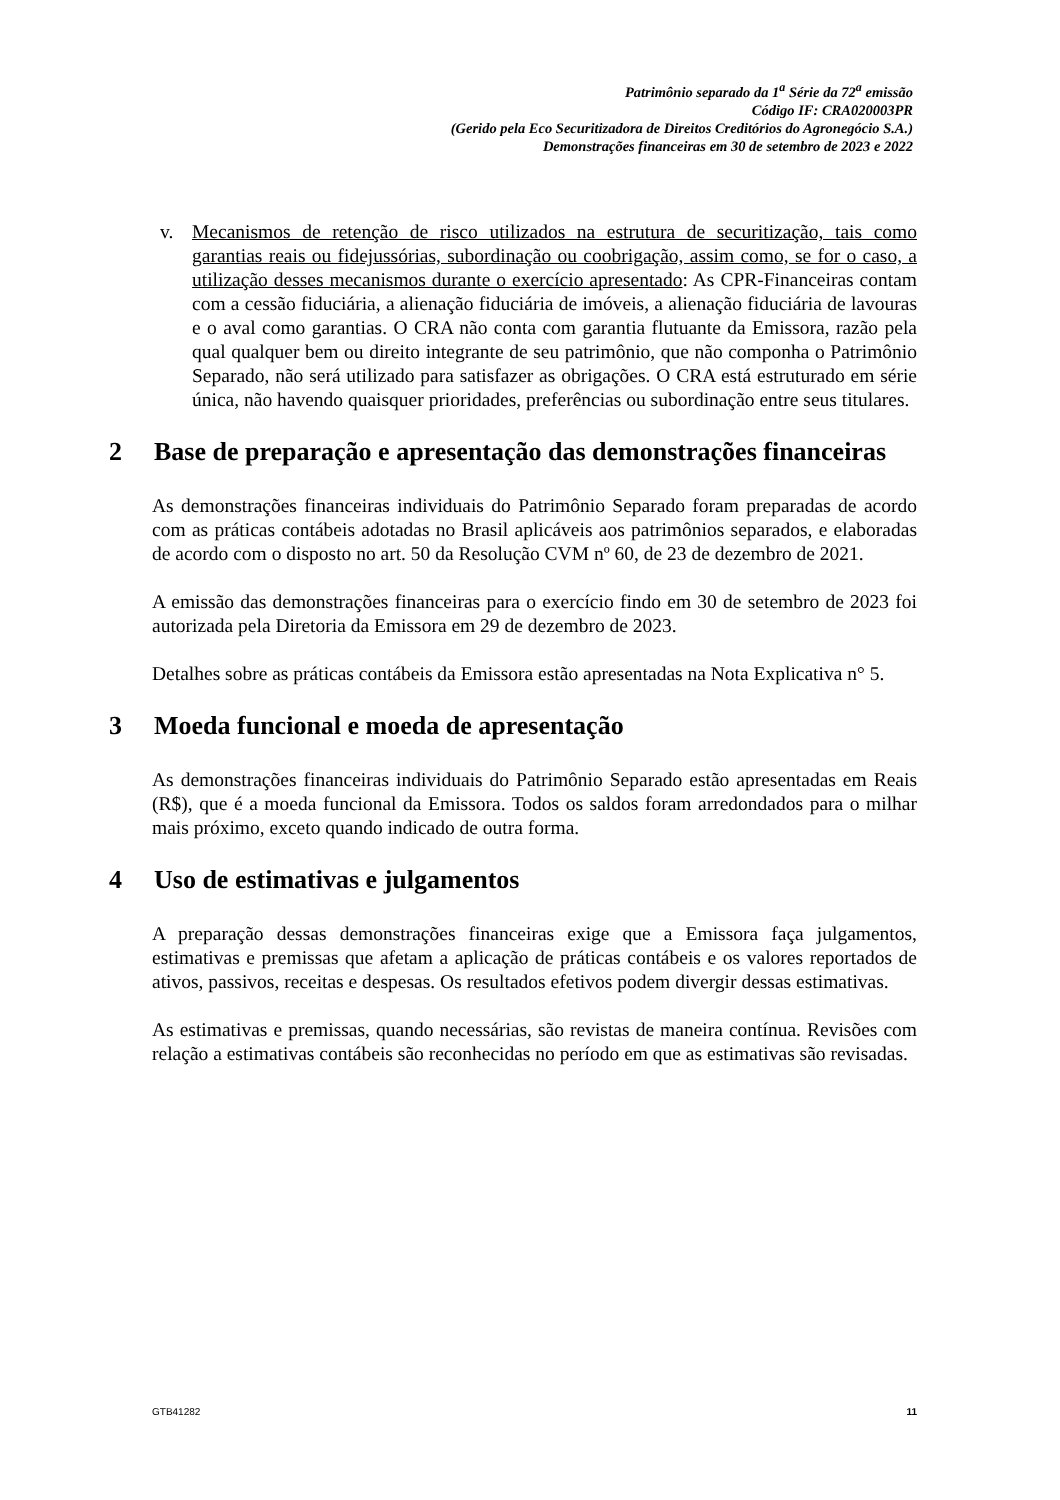Patrimônio separado da 1<sup>a</sup> Série da 72<sup>a</sup> emissão
Código IF: CRA020003PR
(Gerido pela Eco Securitizadora de Direitos Creditórios do Agronegócio S.A.)
Demonstrações financeiras em 30 de setembro de 2023 e 2022
v. Mecanismos de retenção de risco utilizados na estrutura de securitização, tais como garantias reais ou fidejussórias, subordinação ou coobrigação, assim como, se for o caso, a utilização desses mecanismos durante o exercício apresentado: As CPR-Financeiras contam com a cessão fiduciária, a alienação fiduciária de imóveis, a alienação fiduciária de lavouras e o aval como garantias. O CRA não conta com garantia flutuante da Emissora, razão pela qual qualquer bem ou direito integrante de seu patrimônio, que não componha o Patrimônio Separado, não será utilizado para satisfazer as obrigações. O CRA está estruturado em série única, não havendo quaisquer prioridades, preferências ou subordinação entre seus titulares.
2 Base de preparação e apresentação das demonstrações financeiras
As demonstrações financeiras individuais do Patrimônio Separado foram preparadas de acordo com as práticas contábeis adotadas no Brasil aplicáveis aos patrimônios separados, e elaboradas de acordo com o disposto no art. 50 da Resolução CVM nº 60, de 23 de dezembro de 2021.
A emissão das demonstrações financeiras para o exercício findo em 30 de setembro de 2023 foi autorizada pela Diretoria da Emissora em 29 de dezembro de 2023.
Detalhes sobre as práticas contábeis da Emissora estão apresentadas na Nota Explicativa n° 5.
3 Moeda funcional e moeda de apresentação
As demonstrações financeiras individuais do Patrimônio Separado estão apresentadas em Reais (R$), que é a moeda funcional da Emissora. Todos os saldos foram arredondados para o milhar mais próximo, exceto quando indicado de outra forma.
4 Uso de estimativas e julgamentos
A preparação dessas demonstrações financeiras exige que a Emissora faça julgamentos, estimativas e premissas que afetam a aplicação de práticas contábeis e os valores reportados de ativos, passivos, receitas e despesas. Os resultados efetivos podem divergir dessas estimativas.
As estimativas e premissas, quando necessárias, são revistas de maneira contínua. Revisões com relação a estimativas contábeis são reconhecidas no período em que as estimativas são revisadas.
GTB41282 11